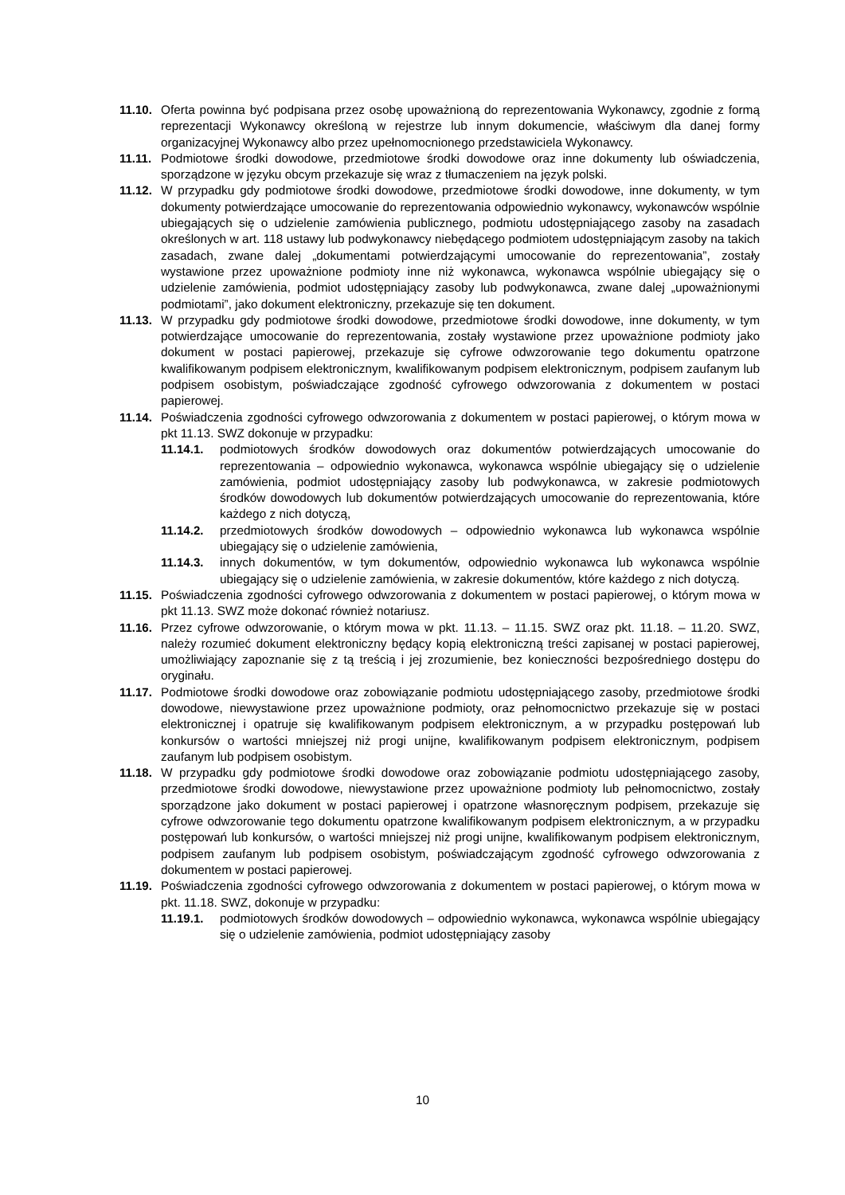11.10.
Oferta powinna być podpisana przez osobę upoważnioną do reprezentowania Wykonawcy, zgodnie z formą reprezentacji Wykonawcy określoną w rejestrze lub innym dokumencie, właściwym dla danej formy organizacyjnej Wykonawcy albo przez upełnomocnionego przedstawiciela Wykonawcy.
11.11.
Podmiotowe środki dowodowe, przedmiotowe środki dowodowe oraz inne dokumenty lub oświadczenia, sporządzone w języku obcym przekazuje się wraz z tłumaczeniem na język polski.
11.12.
W przypadku gdy podmiotowe środki dowodowe, przedmiotowe środki dowodowe, inne dokumenty, w tym dokumenty potwierdzające umocowanie do reprezentowania odpowiednio wykonawcy, wykonawców wspólnie ubiegających się o udzielenie zamówienia publicznego, podmiotu udostępniającego zasoby na zasadach określonych w art. 118 ustawy lub podwykonawcy niebędącego podmiotem udostępniającym zasoby na takich zasadach, zwane dalej „dokumentami potwierdzającymi umocowanie do reprezentowania”, zostały wystawione przez upoważnione podmioty inne niż wykonawca, wykonawca wspólnie ubiegający się o udzielenie zamówienia, podmiot udostępniający zasoby lub podwykonawca, zwane dalej „upoważnionymi podmiotami”, jako dokument elektroniczny, przekazuje się ten dokument.
11.13.
W przypadku gdy podmiotowe środki dowodowe, przedmiotowe środki dowodowe, inne dokumenty, w tym potwierdzające umocowanie do reprezentowania, zostały wystawione przez upoważnione podmioty jako dokument w postaci papierowej, przekazuje się cyfrowe odwzorowanie tego dokumentu opatrzone kwalifikowanym podpisem elektronicznym, kwalifikowanym podpisem elektronicznym, podpisem zaufanym lub podpisem osobistym, poświadczające zgodność cyfrowego odwzorowania z dokumentem w postaci papierowej.
11.14.
Poświadczenia zgodności cyfrowego odwzorowania z dokumentem w postaci papierowej, o którym mowa w pkt 11.13. SWZ dokonuje w przypadku:
11.14.1. podmiotowych środków dowodowych oraz dokumentów potwierdzających umocowanie do reprezentowania – odpowiednio wykonawca, wykonawca wspólnie ubiegający się o udzielenie zamówienia, podmiot udostępniający zasoby lub podwykonawca, w zakresie podmiotowych środków dowodowych lub dokumentów potwierdzających umocowanie do reprezentowania, które każdego z nich dotyczą,
11.14.2. przedmiotowych środków dowodowych – odpowiednio wykonawca lub wykonawca wspólnie ubiegający się o udzielenie zamówienia,
11.14.3. innych dokumentów, w tym dokumentów, odpowiednio wykonawca lub wykonawca wspólnie ubiegający się o udzielenie zamówienia, w zakresie dokumentów, które każdego z nich dotyczą.
11.15.
Poświadczenia zgodności cyfrowego odwzorowania z dokumentem w postaci papierowej, o którym mowa w pkt 11.13. SWZ może dokonać również notariusz.
11.16.
Przez cyfrowe odwzorowanie, o którym mowa w pkt. 11.13. – 11.15. SWZ oraz pkt. 11.18. – 11.20. SWZ, należy rozumieć dokument elektroniczny będący kopią elektroniczną treści zapisanej w postaci papierowej, umożliwiający zapoznanie się z tą treścią i jej zrozumienie, bez konieczności bezpośredniego dostępu do oryginału.
11.17.
Podmiotowe środki dowodowe oraz zobowiązanie podmiotu udostępniającego zasoby, przedmiotowe środki dowodowe, niewystawione przez upoważnione podmioty, oraz pełnomocnictwo przekazuje się w postaci elektronicznej i opatruje się kwalifikowanym podpisem elektronicznym, a w przypadku postępowań lub konkursów o wartości mniejszej niż progi unijne, kwalifikowanym podpisem elektronicznym, podpisem zaufanym lub podpisem osobistym.
11.18.
W przypadku gdy podmiotowe środki dowodowe oraz zobowiązanie podmiotu udostępniającego zasoby, przedmiotowe środki dowodowe, niewystawione przez upoważnione podmioty lub pełnomocnictwo, zostały sporządzone jako dokument w postaci papierowej i opatrzone własnoręcznym podpisem, przekazuje się cyfrowe odwzorowanie tego dokumentu opatrzone kwalifikowanym podpisem elektronicznym, a w przypadku postępowań lub konkursów, o wartości mniejszej niż progi unijne, kwalifikowanym podpisem elektronicznym, podpisem zaufanym lub podpisem osobistym, poświadczającym zgodność cyfrowego odwzorowania z dokumentem w postaci papierowej.
11.19.
Poświadczenia zgodności cyfrowego odwzorowania z dokumentem w postaci papierowej, o którym mowa w pkt. 11.18. SWZ, dokonuje w przypadku:
11.19.1. podmiotowych środków dowodowych – odpowiednio wykonawca, wykonawca wspólnie ubiegający się o udzielenie zamówienia, podmiot udostępniający zasoby
10